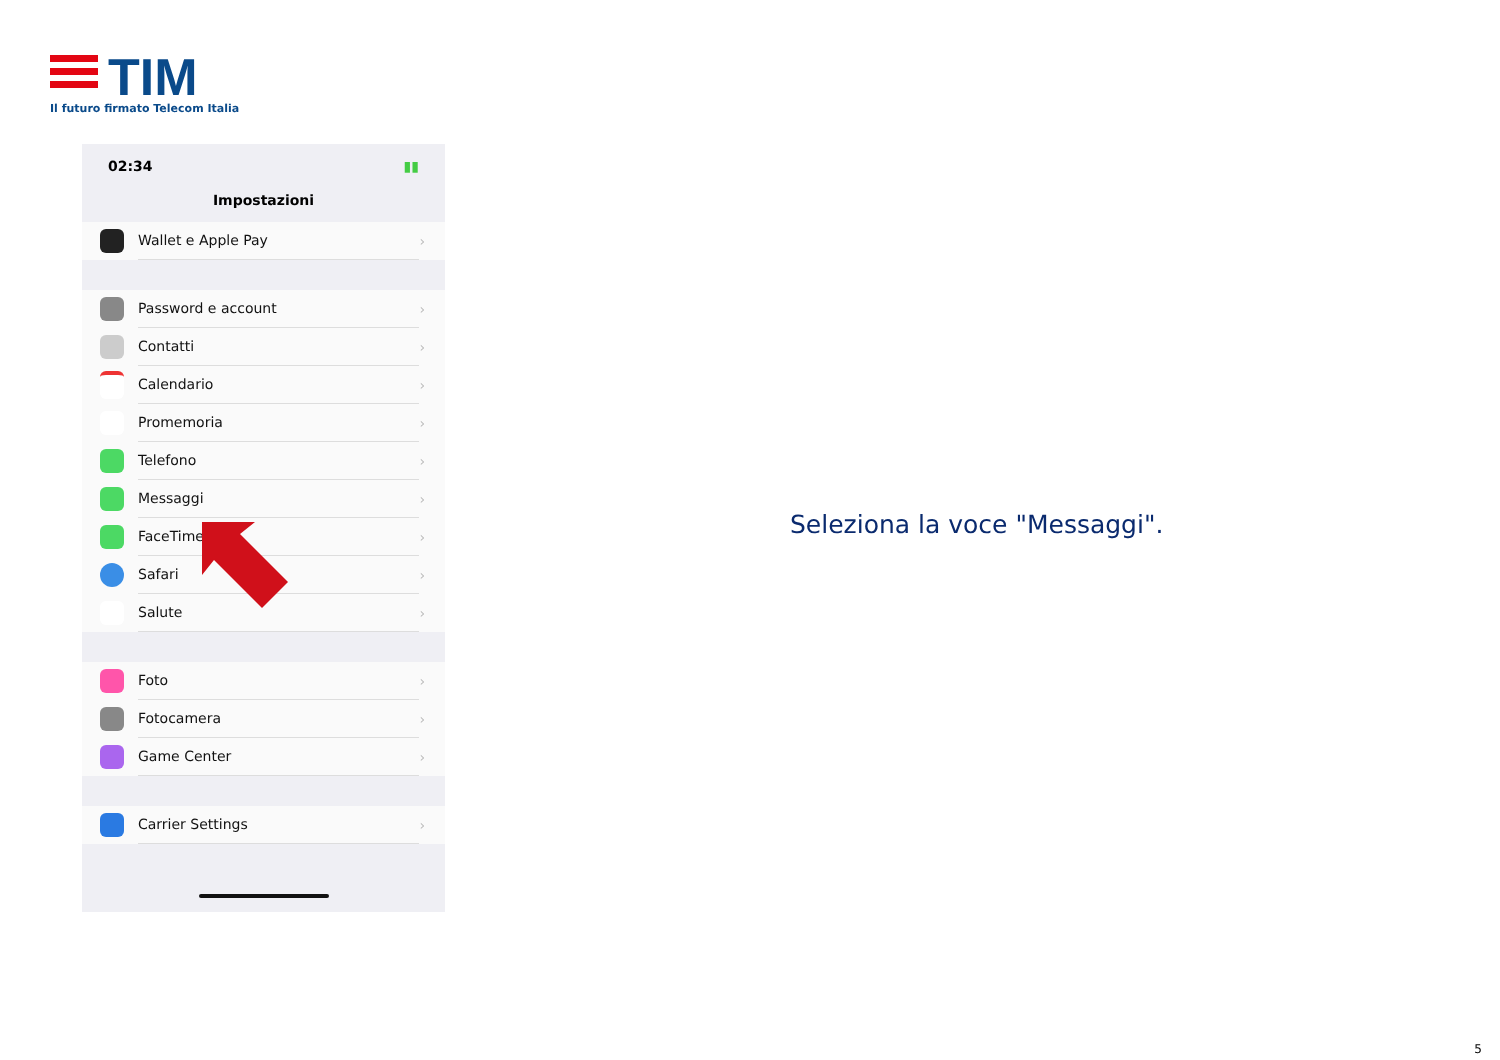TIM
Il futuro firmato Telecom Italia
02:34 ▮▮
Impostazioni
Wallet e Apple Pay ›
Password e account ›
Contatti ›
Calendario ›
Promemoria ›
Telefono ›
Messaggi ›
FaceTime ›
Safari ›
Salute ›
Foto ›
Fotocamera ›
Game Center ›
Carrier Settings ›
Seleziona la voce "Messaggi".
5